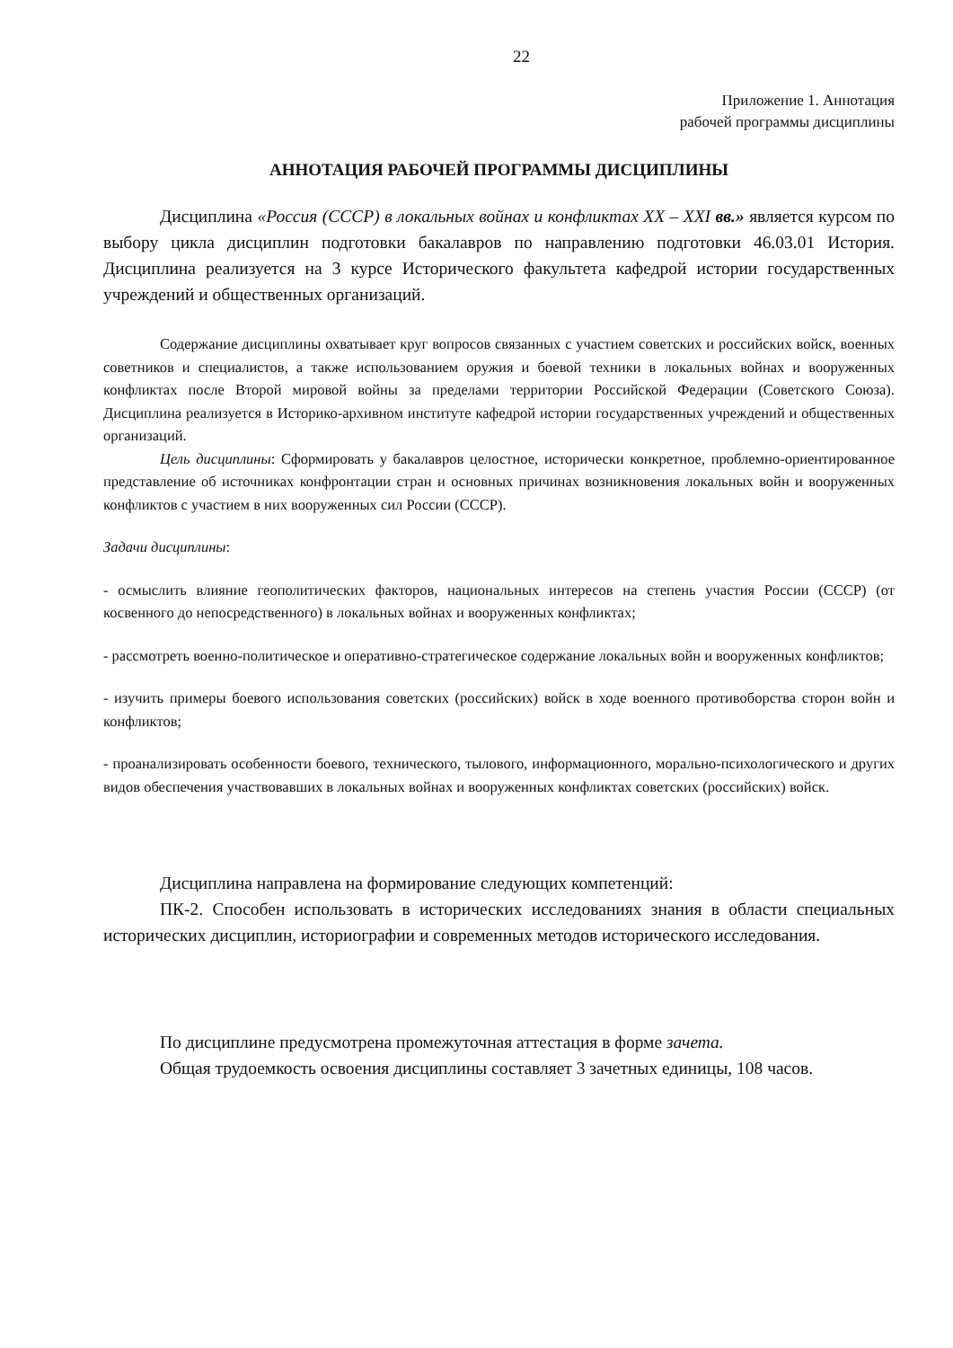22
Приложение 1. Аннотация
рабочей программы дисциплины
АННОТАЦИЯ РАБОЧЕЙ ПРОГРАММЫ ДИСЦИПЛИНЫ
Дисциплина «Россия (СССР) в локальных войнах и конфликтах XX – XXI вв.» является курсом по выбору цикла дисциплин подготовки бакалавров по направлению подготовки 46.03.01 История. Дисциплина реализуется на 3 курсе Исторического факультета кафедрой истории государственных учреждений и общественных организаций.
Содержание дисциплины охватывает круг вопросов связанных с участием советских и российских войск, военных советников и специалистов, а также использованием оружия и боевой техники в локальных войнах и вооруженных конфликтах после Второй мировой войны за пределами территории Российской Федерации (Советского Союза). Дисциплина реализуется в Историко-архивном институте кафедрой истории государственных учреждений и общественных организаций.
Цель дисциплины: Сформировать у бакалавров целостное, исторически конкретное, проблемно-ориентированное представление об источниках конфронтации стран и основных причинах возникновения локальных войн и вооруженных конфликтов с участием в них вооруженных сил России (СССР).
Задачи дисциплины:
- осмыслить влияние геополитических факторов, национальных интересов на степень участия России (СССР) (от косвенного до непосредственного) в локальных войнах и вооруженных конфликтах;
- рассмотреть военно-политическое и оперативно-стратегическое содержание локальных войн и вооруженных конфликтов;
- изучить примеры боевого использования советских (российских) войск в ходе военного противоборства сторон войн и конфликтов;
- проанализировать особенности боевого, технического, тылового, информационного, морально-психологического и других видов обеспечения участвовавших в локальных войнах и вооруженных конфликтах советских (российских) войск.
Дисциплина направлена на формирование следующих компетенций:
ПК-2. Способен использовать в исторических исследованиях знания в области специальных исторических дисциплин, историографии и современных методов исторического исследования.
По дисциплине предусмотрена промежуточная аттестация в форме зачета.
Общая трудоемкость освоения дисциплины составляет 3 зачетных единицы, 108 часов.